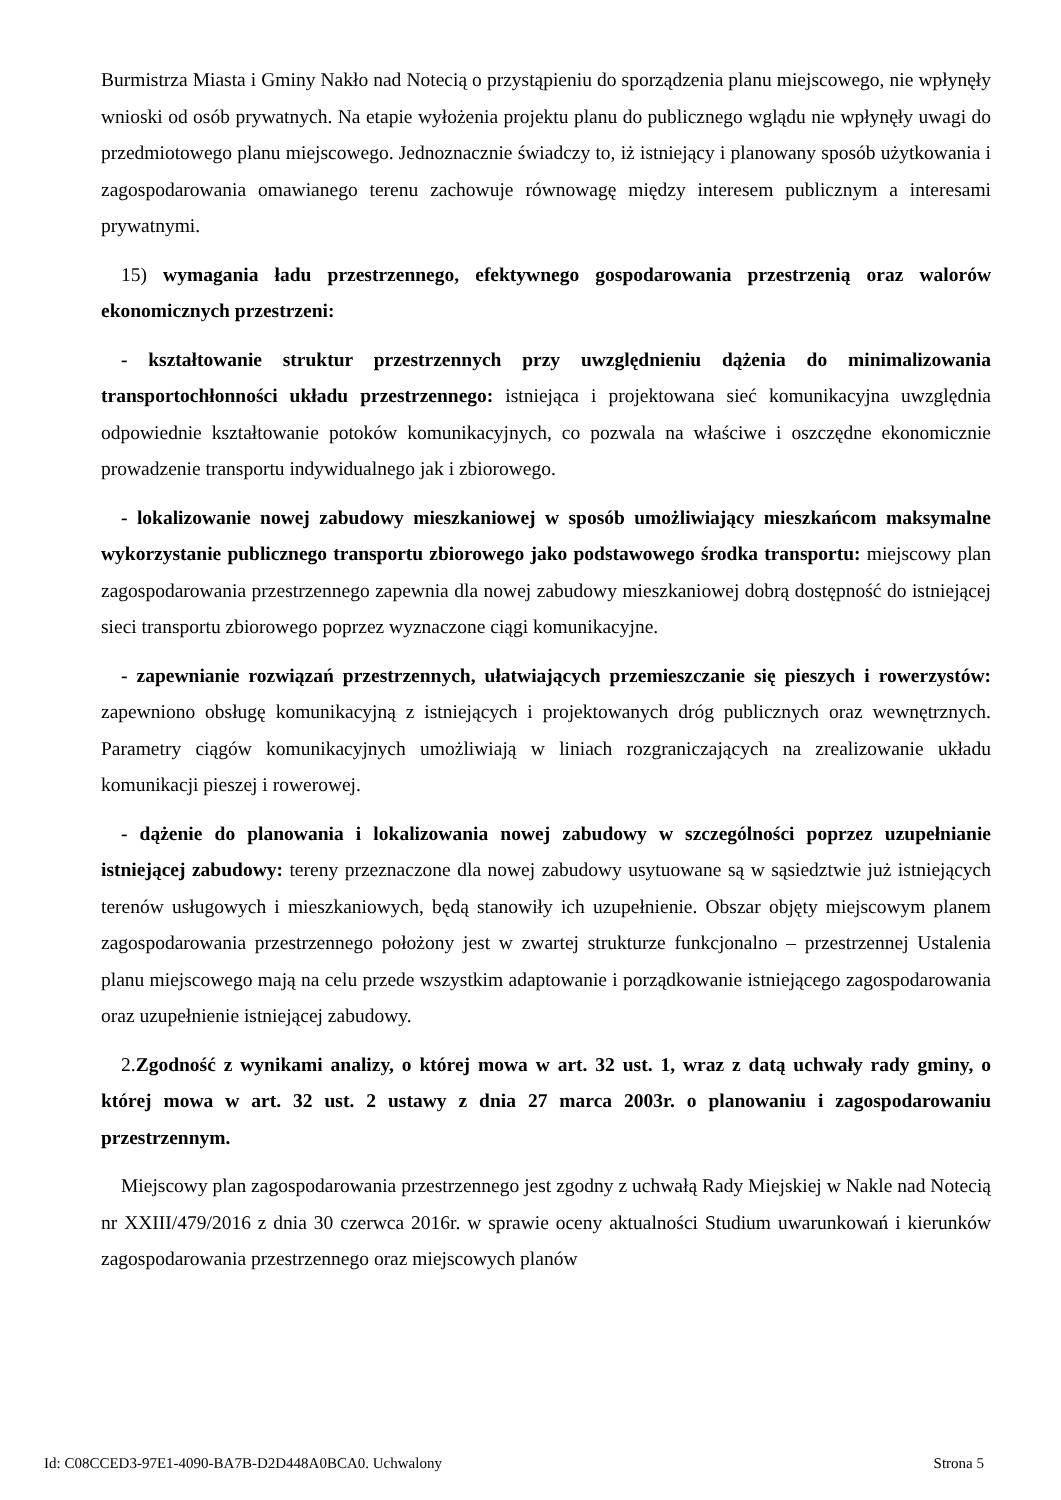Burmistrza Miasta i Gminy Nakło nad Notecią o przystąpieniu do sporządzenia planu miejscowego, nie wpłynęły wnioski od osób prywatnych. Na etapie wyłożenia projektu planu do publicznego wglądu nie wpłynęły uwagi do przedmiotowego planu miejscowego. Jednoznacznie świadczy to, iż istniejący i planowany sposób użytkowania i zagospodarowania omawianego terenu zachowuje równowagę między interesem publicznym a interesami prywatnymi.
15) wymagania ładu przestrzennego, efektywnego gospodarowania przestrzenią oraz walorów ekonomicznych przestrzeni:
- kształtowanie struktur przestrzennych przy uwzględnieniu dążenia do minimalizowania transportochłonności układu przestrzennego: istniejąca i projektowana sieć komunikacyjna uwzględnia odpowiednie kształtowanie potoków komunikacyjnych, co pozwala na właściwe i oszczędne ekonomicznie prowadzenie transportu indywidualnego jak i zbiorowego.
- lokalizowanie nowej zabudowy mieszkaniowej w sposób umożliwiający mieszkańcom maksymalne wykorzystanie publicznego transportu zbiorowego jako podstawowego środka transportu: miejscowy plan zagospodarowania przestrzennego zapewnia dla nowej zabudowy mieszkaniowej dobrą dostępność do istniejącej sieci transportu zbiorowego poprzez wyznaczone ciągi komunikacyjne.
- zapewnianie rozwiązań przestrzennych, ułatwiających przemieszczanie się pieszych i rowerzystów: zapewniono obsługę komunikacyjną z istniejących i projektowanych dróg publicznych oraz wewnętrznych. Parametry ciągów komunikacyjnych umożliwiają w liniach rozgraniczających na zrealizowanie układu komunikacji pieszej i rowerowej.
- dążenie do planowania i lokalizowania nowej zabudowy w szczególności poprzez uzupełnianie istniejącej zabudowy: tereny przeznaczone dla nowej zabudowy usytuowane są w sąsiedztwie już istniejących terenów usługowych i mieszkaniowych, będą stanowiły ich uzupełnienie. Obszar objęty miejscowym planem zagospodarowania przestrzennego położony jest w zwartej strukturze funkcjonalno – przestrzennej Ustalenia planu miejscowego mają na celu przede wszystkim adaptowanie i porządkowanie istniejącego zagospodarowania oraz uzupełnienie istniejącej zabudowy.
2.Zgodność z wynikami analizy, o której mowa w art. 32 ust. 1, wraz z datą uchwały rady gminy, o której mowa w art. 32 ust. 2 ustawy z dnia 27 marca 2003r. o planowaniu i zagospodarowaniu przestrzennym.
Miejscowy plan zagospodarowania przestrzennego jest zgodny z uchwałą Rady Miejskiej w Nakle nad Notecią nr XXIII/479/2016 z dnia 30 czerwca 2016r. w sprawie oceny aktualności Studium uwarunkowań i kierunków zagospodarowania przestrzennego oraz miejscowych planów
Id: C08CCED3-97E1-4090-BA7B-D2D448A0BCA0. Uchwalony Strona 5